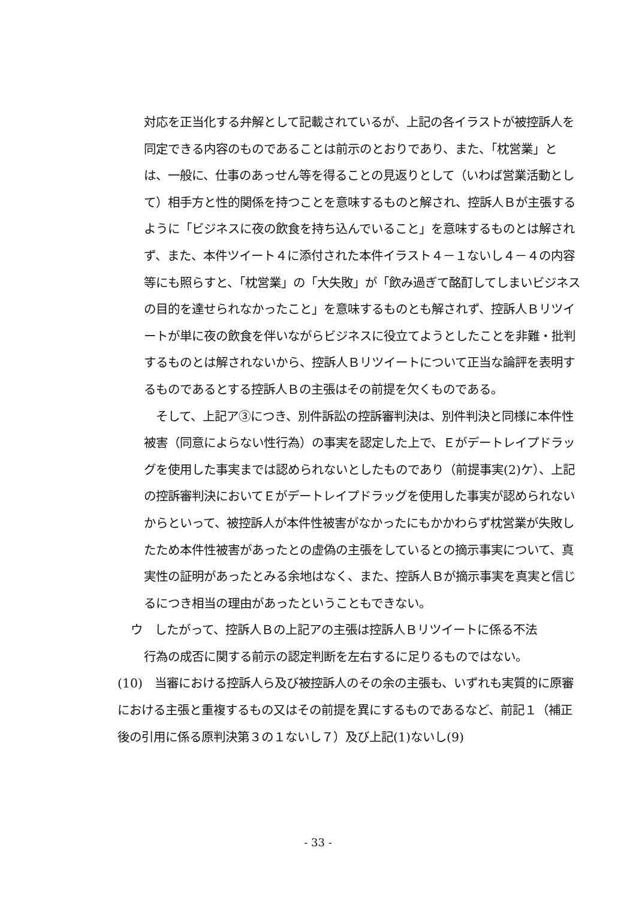対応を正当化する弁解として記載されているが、上記の各イラストが被控訴人を同定できる内容のものであることは前示のとおりであり、また、「枕営業」とは、一般に、仕事のあっせん等を得ることの見返りとして（いわば営業活動として）相手方と性的関係を持つことを意味するものと解され、控訴人Ｂが主張するように「ビジネスに夜の飲食を持ち込んでいること」を意味するものとは解されず、また、本件ツイート４に添付された本件イラスト４－１ないし４－４の内容等にも照らすと、「枕営業」の「大失敗」が「飲み過ぎて酩酊してしまいビジネスの目的を達せられなかったこと」を意味するものとも解されず、控訴人Ｂリツイートが単に夜の飲食を伴いながらビジネスに役立てようとしたことを非難・批判するものとは解されないから、控訴人Ｂリツイートについて正当な論評を表明するものであるとする控訴人Ｂの主張はその前提を欠くものである。
　そして、上記ア③につき、別件訴訟の控訴審判決は、別件判決と同様に本件性被害（同意によらない性行為）の事実を認定した上で、Ｅがデートレイプドラッグを使用した事実までは認められないとしたものであり（前提事実(2)ケ）、上記の控訴審判決においてＥがデートレイプドラッグを使用した事実が認められないからといって、被控訴人が本件性被害がなかったにもかかわらず枕営業が失敗したため本件性被害があったとの虚偽の主張をしているとの摘示事実について、真実性の証明があったとみる余地はなく、また、控訴人Ｂが摘示事実を真実と信じるにつき相当の理由があったということもできない。
ウ　したがって、控訴人Ｂの上記アの主張は控訴人Ｂリツイートに係る不法
行為の成否に関する前示の認定判断を左右するに足りるものではない。
(10)　当審における控訴人ら及び被控訴人のその余の主張も、いずれも実質的に原審における主張と重複するもの又はその前提を異にするものであるなど、前記１（補正後の引用に係る原判決第３の１ないし７）及び上記(1)ないし(9)
- 33 -